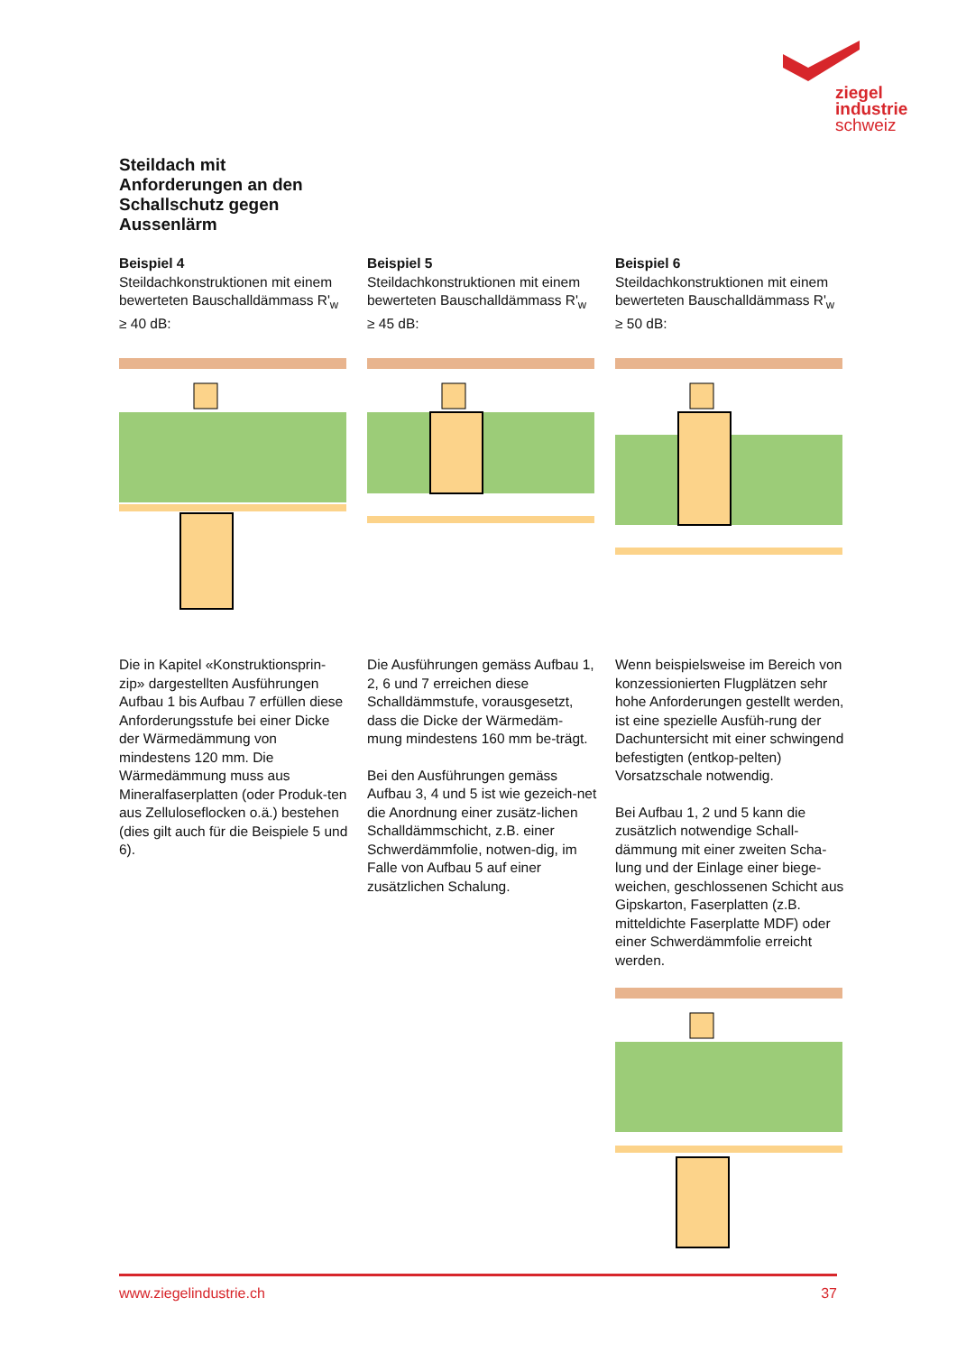ziegel
industrie
schweiz
Steildach mit Anforderungen an den Schallschutz gegen Aussenlärm
Beispiel 4
Steildachkonstruktionen mit einem bewerteten Bauschalldämmass R'<sub>w</sub> ≥ 40 dB:
Die in Kapitel «Konstruktionsprin-zip» dargestellten Ausführungen Aufbau 1 bis Aufbau 7 erfüllen diese Anforderungsstufe bei einer Dicke der Wärmedämmung von mindestens 120 mm. Die Wärmedämmung muss aus Mineralfaserplatten (oder Produk-ten aus Zelluloseflocken o.ä.) bestehen (dies gilt auch für die Beispiele 5 und 6).
Beispiel 5
Steildachkonstruktionen mit einem bewerteten Bauschalldämmass R'<sub>w</sub> ≥ 45 dB:
Die Ausführungen gemäss Aufbau 1, 2, 6 und 7 erreichen diese Schalldämmstufe, vorausgesetzt, dass die Dicke der Wärmedäm-mung mindestens 160 mm be-trägt.
Bei den Ausführungen gemäss Aufbau 3, 4 und 5 ist wie gezeich-net die Anordnung einer zusätz-lichen Schalldämmschicht, z.B. einer Schwerdämmfolie, notwen-dig, im Falle von Aufbau 5 auf einer zusätzlichen Schalung.
Beispiel 6
Steildachkonstruktionen mit einem bewerteten Bauschalldämmass R'<sub>w</sub> ≥ 50 dB:
Wenn beispielsweise im Bereich von konzessionierten Flugplätzen sehr hohe Anforderungen gestellt werden, ist eine spezielle Ausfüh-rung der Dachuntersicht mit einer schwingend befestigten (entkop-pelten) Vorsatzschale notwendig.
Bei Aufbau 1, 2 und 5 kann die zusätzlich notwendige Schall-dämmung mit einer zweiten Scha-lung und der Einlage einer biege-weichen, geschlossenen Schicht aus Gipskarton, Faserplatten (z.B. mitteldichte Faserplatte MDF) oder einer Schwerdämmfolie erreicht werden.
www.ziegelindustrie.ch 37